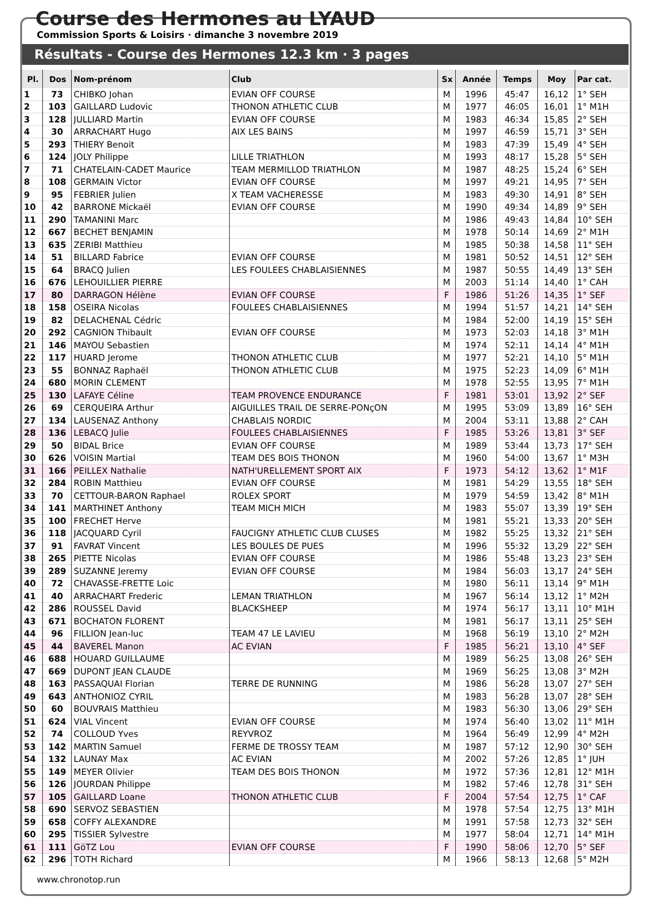Course des Hermones au LYAUD
Commission Sports & Loisirs · dimanche 3 novembre 2019
Résultats - Course des Hermones 12.3 km · 3 pages
| Pl. | Dos | Nom-prénom | Club | Sx | Année | Temps | Moy | Par cat. |
| --- | --- | --- | --- | --- | --- | --- | --- | --- |
| 1 | 73 | CHIBKO Johan | EVIAN OFF COURSE | M | 1996 | 45:47 | 16,12 | 1° SEH |
| 2 | 103 | GAILLARD Ludovic | THONON ATHLETIC CLUB | M | 1977 | 46:05 | 16,01 | 1° M1H |
| 3 | 128 | JULLIARD Martin | EVIAN OFF COURSE | M | 1983 | 46:34 | 15,85 | 2° SEH |
| 4 | 30 | ARRACHART Hugo | AIX LES BAINS | M | 1997 | 46:59 | 15,71 | 3° SEH |
| 5 | 293 | THIERY Benoit | | M | 1983 | 47:39 | 15,49 | 4° SEH |
| 6 | 124 | JOLY Philippe | LILLE TRIATHLON | M | 1993 | 48:17 | 15,28 | 5° SEH |
| 7 | 71 | CHATELAIN-CADET Maurice | TEAM MERMILLOD TRIATHLON | M | 1987 | 48:25 | 15,24 | 6° SEH |
| 8 | 108 | GERMAIN Victor | EVIAN OFF COURSE | M | 1997 | 49:21 | 14,95 | 7° SEH |
| 9 | 95 | FEBRIER Julien | X TEAM VACHERESSE | M | 1983 | 49:30 | 14,91 | 8° SEH |
| 10 | 42 | BARRONE Mickaël | EVIAN OFF COURSE | M | 1990 | 49:34 | 14,89 | 9° SEH |
| 11 | 290 | TAMANINI Marc | | M | 1986 | 49:43 | 14,84 | 10° SEH |
| 12 | 667 | BECHET BENJAMIN | | M | 1978 | 50:14 | 14,69 | 2° M1H |
| 13 | 635 | ZERIBI Matthieu | | M | 1985 | 50:38 | 14,58 | 11° SEH |
| 14 | 51 | BILLARD Fabrice | EVIAN OFF COURSE | M | 1981 | 50:52 | 14,51 | 12° SEH |
| 15 | 64 | BRACQ Julien | LES FOULEES CHABLAISIENNES | M | 1987 | 50:55 | 14,49 | 13° SEH |
| 16 | 676 | LEHOUILLIER PIERRE | | M | 2003 | 51:14 | 14,40 | 1° CAH |
| 17 | 80 | DARRAGON Hélène | EVIAN OFF COURSE | F | 1986 | 51:26 | 14,35 | 1° SEF |
| 18 | 158 | OSEIRA Nicolas | FOULEES CHABLAISIENNES | M | 1994 | 51:57 | 14,21 | 14° SEH |
| 19 | 82 | DELACHENAL Cédric | | M | 1984 | 52:00 | 14,19 | 15° SEH |
| 20 | 292 | CAGNION Thibault | EVIAN OFF COURSE | M | 1973 | 52:03 | 14,18 | 3° M1H |
| 21 | 146 | MAYOU Sebastien | | M | 1974 | 52:11 | 14,14 | 4° M1H |
| 22 | 117 | HUARD Jerome | THONON ATHLETIC CLUB | M | 1977 | 52:21 | 14,10 | 5° M1H |
| 23 | 55 | BONNAZ Raphaël | THONON ATHLETIC CLUB | M | 1975 | 52:23 | 14,09 | 6° M1H |
| 24 | 680 | MORIN CLEMENT | | M | 1978 | 52:55 | 13,95 | 7° M1H |
| 25 | 130 | LAFAYE Céline | TEAM PROVENCE ENDURANCE | F | 1981 | 53:01 | 13,92 | 2° SEF |
| 26 | 69 | CERQUEIRA Arthur | AIGUILLES TRAIL DE SERRE-PONçON | M | 1995 | 53:09 | 13,89 | 16° SEH |
| 27 | 134 | LAUSENAZ Anthony | CHABLAIS NORDIC | M | 2004 | 53:11 | 13,88 | 2° CAH |
| 28 | 136 | LEBACQ Julie | FOULEES CHABLAISIENNES | F | 1985 | 53:26 | 13,81 | 3° SEF |
| 29 | 50 | BIDAL Brice | EVIAN OFF COURSE | M | 1989 | 53:44 | 13,73 | 17° SEH |
| 30 | 626 | VOISIN Martial | TEAM DES BOIS THONON | M | 1960 | 54:00 | 13,67 | 1° M3H |
| 31 | 166 | PEILLEX Nathalie | NATH'URELLEMENT SPORT AIX | F | 1973 | 54:12 | 13,62 | 1° M1F |
| 32 | 284 | ROBIN Matthieu | EVIAN OFF COURSE | M | 1981 | 54:29 | 13,55 | 18° SEH |
| 33 | 70 | CETTOUR-BARON Raphael | ROLEX SPORT | M | 1979 | 54:59 | 13,42 | 8° M1H |
| 34 | 141 | MARTHINET Anthony | TEAM MICH MICH | M | 1983 | 55:07 | 13,39 | 19° SEH |
| 35 | 100 | FRECHET Herve | | M | 1981 | 55:21 | 13,33 | 20° SEH |
| 36 | 118 | JACQUARD Cyril | FAUCIGNY ATHLETIC CLUB CLUSES | M | 1982 | 55:25 | 13,32 | 21° SEH |
| 37 | 91 | FAVRAT Vincent | LES BOULES DE PUES | M | 1996 | 55:32 | 13,29 | 22° SEH |
| 38 | 265 | PIETTE Nicolas | EVIAN OFF COURSE | M | 1986 | 55:48 | 13,23 | 23° SEH |
| 39 | 289 | SUZANNE Jeremy | EVIAN OFF COURSE | M | 1984 | 56:03 | 13,17 | 24° SEH |
| 40 | 72 | CHAVASSE-FRETTE Loic | | M | 1980 | 56:11 | 13,14 | 9° M1H |
| 41 | 40 | ARRACHART Frederic | LEMAN TRIATHLON | M | 1967 | 56:14 | 13,12 | 1° M2H |
| 42 | 286 | ROUSSEL David | BLACKSHEEP | M | 1974 | 56:17 | 13,11 | 10° M1H |
| 43 | 671 | BOCHATON FLORENT | | M | 1981 | 56:17 | 13,11 | 25° SEH |
| 44 | 96 | FILLION Jean-luc | TEAM 47 LE LAVIEU | M | 1968 | 56:19 | 13,10 | 2° M2H |
| 45 | 44 | BAVEREL Manon | AC EVIAN | F | 1985 | 56:21 | 13,10 | 4° SEF |
| 46 | 688 | HOUARD GUILLAUME | | M | 1989 | 56:25 | 13,08 | 26° SEH |
| 47 | 669 | DUPONT JEAN CLAUDE | | M | 1969 | 56:25 | 13,08 | 3° M2H |
| 48 | 163 | PASSAQUAI Florian | TERRE DE RUNNING | M | 1986 | 56:28 | 13,07 | 27° SEH |
| 49 | 643 | ANTHONIOZ CYRIL | | M | 1983 | 56:28 | 13,07 | 28° SEH |
| 50 | 60 | BOUVRAIS Matthieu | | M | 1983 | 56:30 | 13,06 | 29° SEH |
| 51 | 624 | VIAL Vincent | EVIAN OFF COURSE | M | 1974 | 56:40 | 13,02 | 11° M1H |
| 52 | 74 | COLLOUD Yves | REYVROZ | M | 1964 | 56:49 | 12,99 | 4° M2H |
| 53 | 142 | MARTIN Samuel | FERME DE TROSSY TEAM | M | 1987 | 57:12 | 12,90 | 30° SEH |
| 54 | 132 | LAUNAY Max | AC EVIAN | M | 2002 | 57:26 | 12,85 | 1° JUH |
| 55 | 149 | MEYER Olivier | TEAM DES BOIS THONON | M | 1972 | 57:36 | 12,81 | 12° M1H |
| 56 | 126 | JOURDAN Philippe | | M | 1982 | 57:46 | 12,78 | 31° SEH |
| 57 | 105 | GAILLARD Loane | THONON ATHLETIC CLUB | F | 2004 | 57:54 | 12,75 | 1° CAF |
| 58 | 690 | SERVOZ SEBASTIEN | | M | 1978 | 57:54 | 12,75 | 13° M1H |
| 59 | 658 | COFFY ALEXANDRE | | M | 1991 | 57:58 | 12,73 | 32° SEH |
| 60 | 295 | TISSIER Sylvestre | | M | 1977 | 58:04 | 12,71 | 14° M1H |
| 61 | 111 | GöTZ Lou | EVIAN OFF COURSE | F | 1990 | 58:06 | 12,70 | 5° SEF |
| 62 | 296 | TOTH Richard | | M | 1966 | 58:13 | 12,68 | 5° M2H |
www.chronotop.run